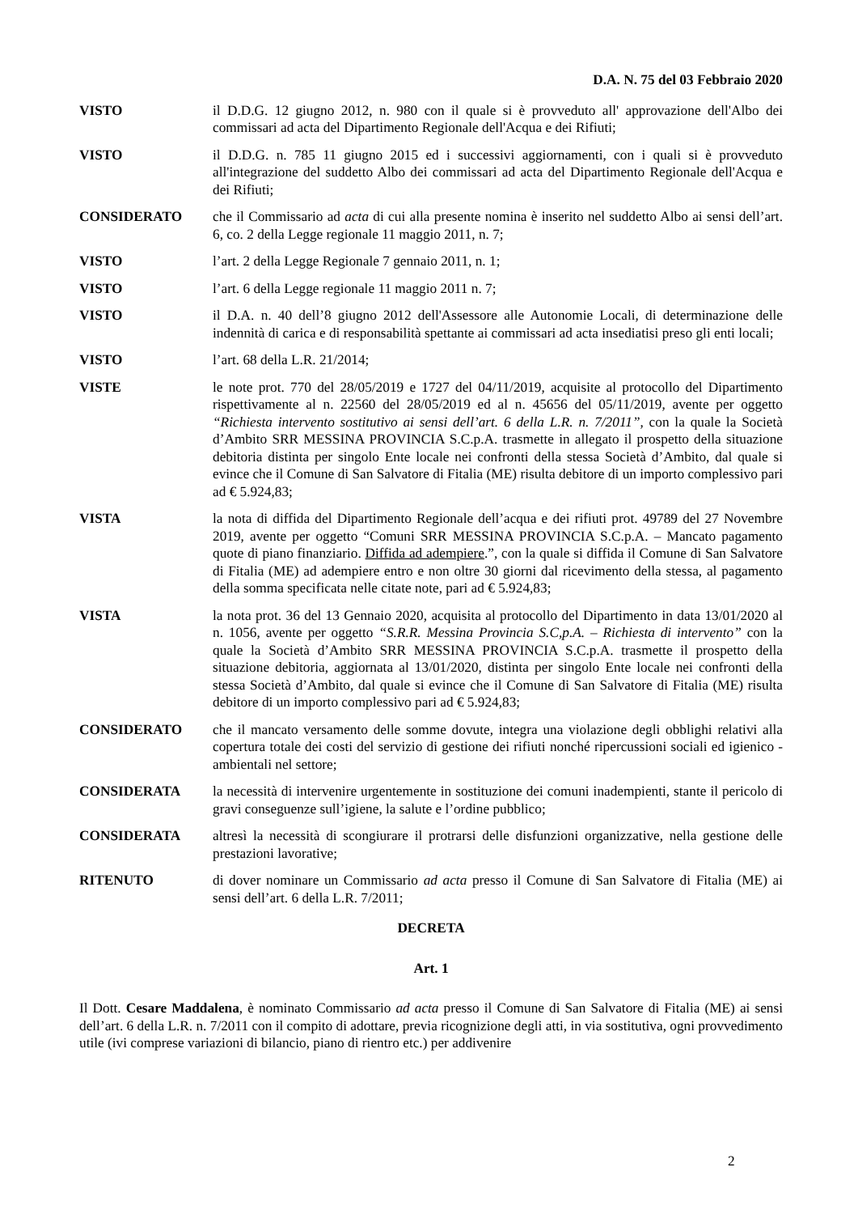D.A. N. 75 del 03 Febbraio 2020
VISTO il D.D.G. 12 giugno 2012, n. 980 con il quale si è provveduto all' approvazione dell'Albo dei commissari ad acta del Dipartimento Regionale dell'Acqua e dei Rifiuti;
VISTO il D.D.G. n. 785 11 giugno 2015 ed i successivi aggiornamenti, con i quali si è provveduto all'integrazione del suddetto Albo dei commissari ad acta del Dipartimento Regionale dell'Acqua e dei Rifiuti;
CONSIDERATO che il Commissario ad acta di cui alla presente nomina è inserito nel suddetto Albo ai sensi dell’art. 6, co. 2 della Legge regionale 11 maggio 2011, n. 7;
VISTO l’art. 2 della Legge Regionale 7 gennaio 2011, n. 1;
VISTO l’art. 6 della Legge regionale 11 maggio 2011 n. 7;
VISTO il D.A. n. 40 dell’8 giugno 2012 dell'Assessore alle Autonomie Locali, di determinazione delle indennità di carica e di responsabilità spettante ai commissari ad acta insediatisi preso gli enti locali;
VISTO l’art. 68 della L.R. 21/2014;
VISTE le note prot. 770 del 28/05/2019 e 1727 del 04/11/2019, acquisite al protocollo del Dipartimento rispettivamente al n. 22560 del 28/05/2019 ed al n. 45656 del 05/11/2019, avente per oggetto “Richiesta intervento sostitutivo ai sensi dell’art. 6 della L.R. n. 7/2011”, con la quale la Società d’Ambito SRR MESSINA PROVINCIA S.C.p.A. trasmette in allegato il prospetto della situazione debitoria distinta per singolo Ente locale nei confronti della stessa Società d’Ambito, dal quale si evince che il Comune di San Salvatore di Fitalia (ME) risulta debitore di un importo complessivo pari ad € 5.924,83;
VISTA la nota di diffida del Dipartimento Regionale dell’acqua e dei rifiuti prot. 49789 del 27 Novembre 2019, avente per oggetto “Comuni SRR MESSINA PROVINCIA S.C.p.A. – Mancato pagamento quote di piano finanziario. Diffida ad adempiere.”, con la quale si diffida il Comune di San Salvatore di Fitalia (ME) ad adempiere entro e non oltre 30 giorni dal ricevimento della stessa, al pagamento della somma specificata nelle citate note, pari ad € 5.924,83;
VISTA la nota prot. 36 del 13 Gennaio 2020, acquisita al protocollo del Dipartimento in data 13/01/2020 al n. 1056, avente per oggetto “S.R.R. Messina Provincia S.C,p.A. – Richiesta di intervento” con la quale la Società d’Ambito SRR MESSINA PROVINCIA S.C.p.A. trasmette il prospetto della situazione debitoria, aggiornata al 13/01/2020, distinta per singolo Ente locale nei confronti della stessa Società d’Ambito, dal quale si evince che il Comune di San Salvatore di Fitalia (ME) risulta debitore di un importo complessivo pari ad € 5.924,83;
CONSIDERATO che il mancato versamento delle somme dovute, integra una violazione degli obblighi relativi alla copertura totale dei costi del servizio di gestione dei rifiuti nonché ripercussioni sociali ed igienico - ambientali nel settore;
CONSIDERATA la necessità di intervenire urgentemente in sostituzione dei comuni inadempienti, stante il pericolo di gravi conseguenze sull’igiene, la salute e l’ordine pubblico;
CONSIDERATA altresì la necessità di scongiurare il protrarsi delle disfunzioni organizzative, nella gestione delle prestazioni lavorative;
RITENUTO di dover nominare un Commissario ad acta presso il Comune di San Salvatore di Fitalia (ME) ai sensi dell’art. 6 della L.R. 7/2011;
DECRETA
Art. 1
Il Dott. Cesare Maddalena, è nominato Commissario ad acta presso il Comune di San Salvatore di Fitalia (ME) ai sensi dell’art. 6 della L.R. n. 7/2011 con il compito di adottare, previa ricognizione degli atti, in via sostitutiva, ogni provvedimento utile (ivi comprese variazioni di bilancio, piano di rientro etc.) per addivenire
2